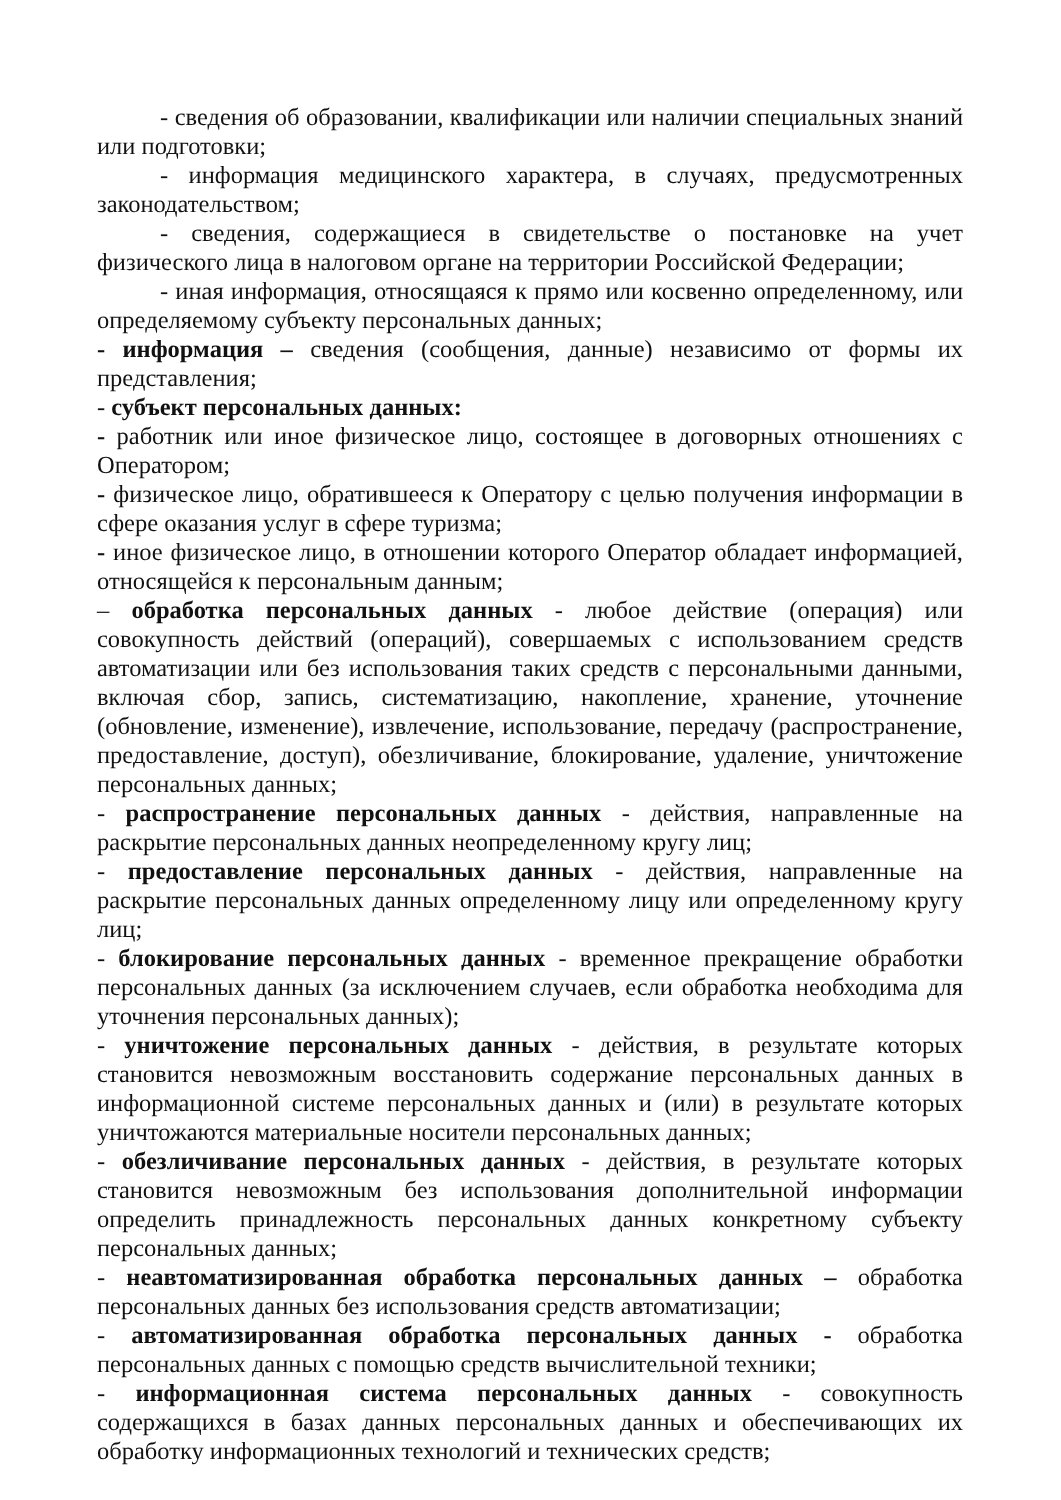- сведения об образовании, квалификации или наличии специальных знаний или подготовки;
- информация медицинского характера, в случаях, предусмотренных законодательством;
- сведения, содержащиеся в свидетельстве о постановке на учет физического лица в налоговом органе на территории Российской Федерации;
- иная информация, относящаяся к прямо или косвенно определенному, или определяемому субъекту персональных данных;
- информация – сведения (сообщения, данные) независимо от формы их представления;
- субъект персональных данных:
- работник или иное физическое лицо, состоящее в договорных отношениях с Оператором;
- физическое лицо, обратившееся к Оператору с целью получения информации в сфере оказания услуг в сфере туризма;
- иное физическое лицо, в отношении которого Оператор обладает информацией, относящейся к персональным данным;
– обработка персональных данных - любое действие (операция) или совокупность действий (операций), совершаемых с использованием средств автоматизации или без использования таких средств с персональными данными, включая сбор, запись, систематизацию, накопление, хранение, уточнение (обновление, изменение), извлечение, использование, передачу (распространение, предоставление, доступ), обезличивание, блокирование, удаление, уничтожение персональных данных;
- распространение персональных данных - действия, направленные на раскрытие персональных данных неопределенному кругу лиц;
- предоставление персональных данных - действия, направленные на раскрытие персональных данных определенному лицу или определенному кругу лиц;
- блокирование персональных данных - временное прекращение обработки персональных данных (за исключением случаев, если обработка необходима для уточнения персональных данных);
- уничтожение персональных данных - действия, в результате которых становится невозможным восстановить содержание персональных данных в информационной системе персональных данных и (или) в результате которых уничтожаются материальные носители персональных данных;
- обезличивание персональных данных - действия, в результате которых становится невозможным без использования дополнительной информации определить принадлежность персональных данных конкретному субъекту персональных данных;
- неавтоматизированная обработка персональных данных – обработка персональных данных без использования средств автоматизации;
- автоматизированная обработка персональных данных - обработка персональных данных с помощью средств вычислительной техники;
- информационная система персональных данных - совокупность содержащихся в базах данных персональных данных и обеспечивающих их обработку информационных технологий и технических средств;